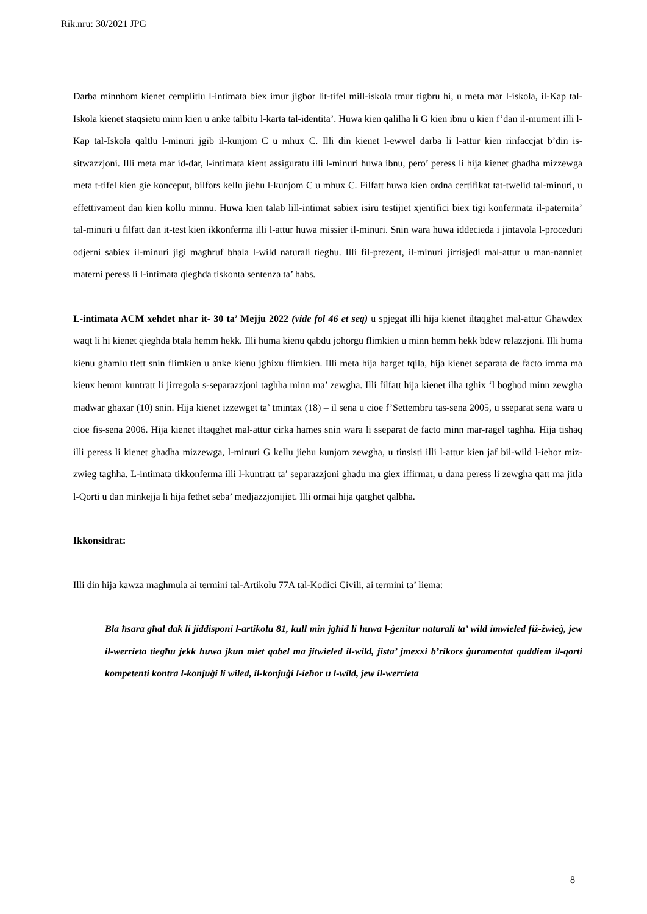Rik.nru: 30/2021 JPG
Darba minnhom kienet cemplitlu l-intimata biex imur jigbor lit-tifel mill-iskola tmur tigbru hi, u meta mar l-iskola, il-Kap tal-Iskola kienet staqsietu minn kien u anke talbitu l-karta tal-identita’. Huwa kien qalilha li G kien ibnu u kien f’dan il-mument illi l-Kap tal-Iskola qaltlu l-minuri jgib il-kunjom C u mhux C. Illi din kienet l-ewwel darba li l-attur kien rinfaccjat b’din is-sitwazzjoni. Illi meta mar id-dar, l-intimata kient assiguratu illi l-minuri huwa ibnu, pero’ peress li hija kienet ghadha mizzewga meta t-tifel kien gie konceput, bilfors kellu jiehu l-kunjom C u mhux C. Filfatt huwa kien ordna certifikat tat-twelid tal-minuri, u effettivament dan kien kollu minnu. Huwa kien talab lill-intimat sabiex isiru testijiet xjentifici biex tigi konfermata il-paternita’ tal-minuri u filfatt dan it-test kien ikkonferma illi l-attur huwa missier il-minuri. Snin wara huwa iddecieda i jintavola l-proceduri odjerni sabiex il-minuri jigi maghruf bhala l-wild naturali tieghu. Illi fil-prezent, il-minuri jirrisjedi mal-attur u man-nanniet materni peress li l-intimata qieghda tiskonta sentenza ta’ habs.
L-intimata ACM xehdet nhar it- 30 ta’ Mejju 2022 (vide fol 46 et seq) u spjegat illi hija kienet iltaqghet mal-attur Ghawdex waqt li hi kienet qieghda btala hemm hekk. Illi huma kienu qabdu johorgu flimkien u minn hemm hekk bdew relazzjoni. Illi huma kienu ghamlu tlett snin flimkien u anke kienu jghixu flimkien. Illi meta hija harget tqila, hija kienet separata de facto imma ma kienx hemm kuntratt li jirregola s-separazzjoni taghha minn ma’ zewgha. Illi filfatt hija kienet ilha tghix ‘l boghod minn zewgha madwar ghaxar (10) snin. Hija kienet izzewget ta’ tmintax (18) – il sena u cioe f’Settembru tas-sena 2005, u sseparat sena wara u cioe fis-sena 2006. Hija kienet iltaqghet mal-attur cirka hames snin wara li sseparat de facto minn mar-ragel taghha. Hija tishaq illi peress li kienet ghadha mizzewga, l-minuri G kellu jiehu kunjom zewgha, u tinsisti illi l-attur kien jaf bil-wild l-iehor miz-zwieg taghha. L-intimata tikkonferma illi l-kuntratt ta’ separazzjoni ghadu ma giex iffirmat, u dana peress li zewgha qatt ma jitla l-Qorti u dan minkejja li hija fethet seba’ medjazzjonijiet. Illi ormai hija qatghet qalbha.
Ikkonsidrat:
Illi din hija kawza maghmula ai termini tal-Artikolu 77A tal-Kodici Civili, ai termini ta’ liema:
Bla ħsara għal dak li jiddisponi l-artikolu 81, kull min jgħid li huwa l-ġenitur naturali ta’ wild imwieled fiż-żwieġ, jew il-werrieta tiegħu jekk huwa jkun miet qabel ma jitwieled il-wild, jista’ jmexxi b’rikors ġuramentat quddiem il-qorti kompetenti kontra l-konjuġi li wiled, il-konjuġi l-ieħor u l-wild, jew il-werrieta
8